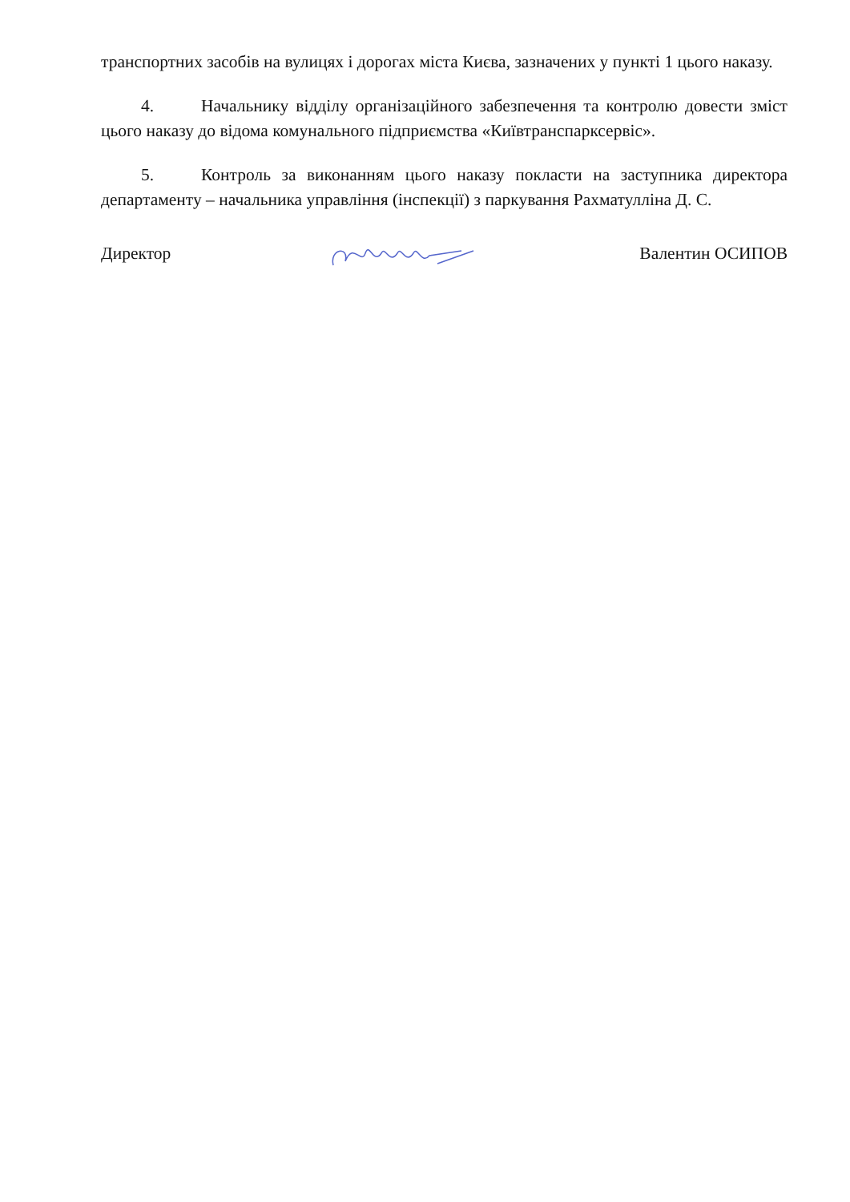транспортних засобів на вулицях і дорогах міста Києва, зазначених у пункті 1 цього наказу.
4. Начальнику відділу організаційного забезпечення та контролю довести зміст цього наказу до відома комунального підприємства «Київтранспарксервіс».
5. Контроль за виконанням цього наказу покласти на заступника директора департаменту – начальника управління (інспекції) з паркування Рахматулліна Д. С.
Директор Валентин ОСИПОВ